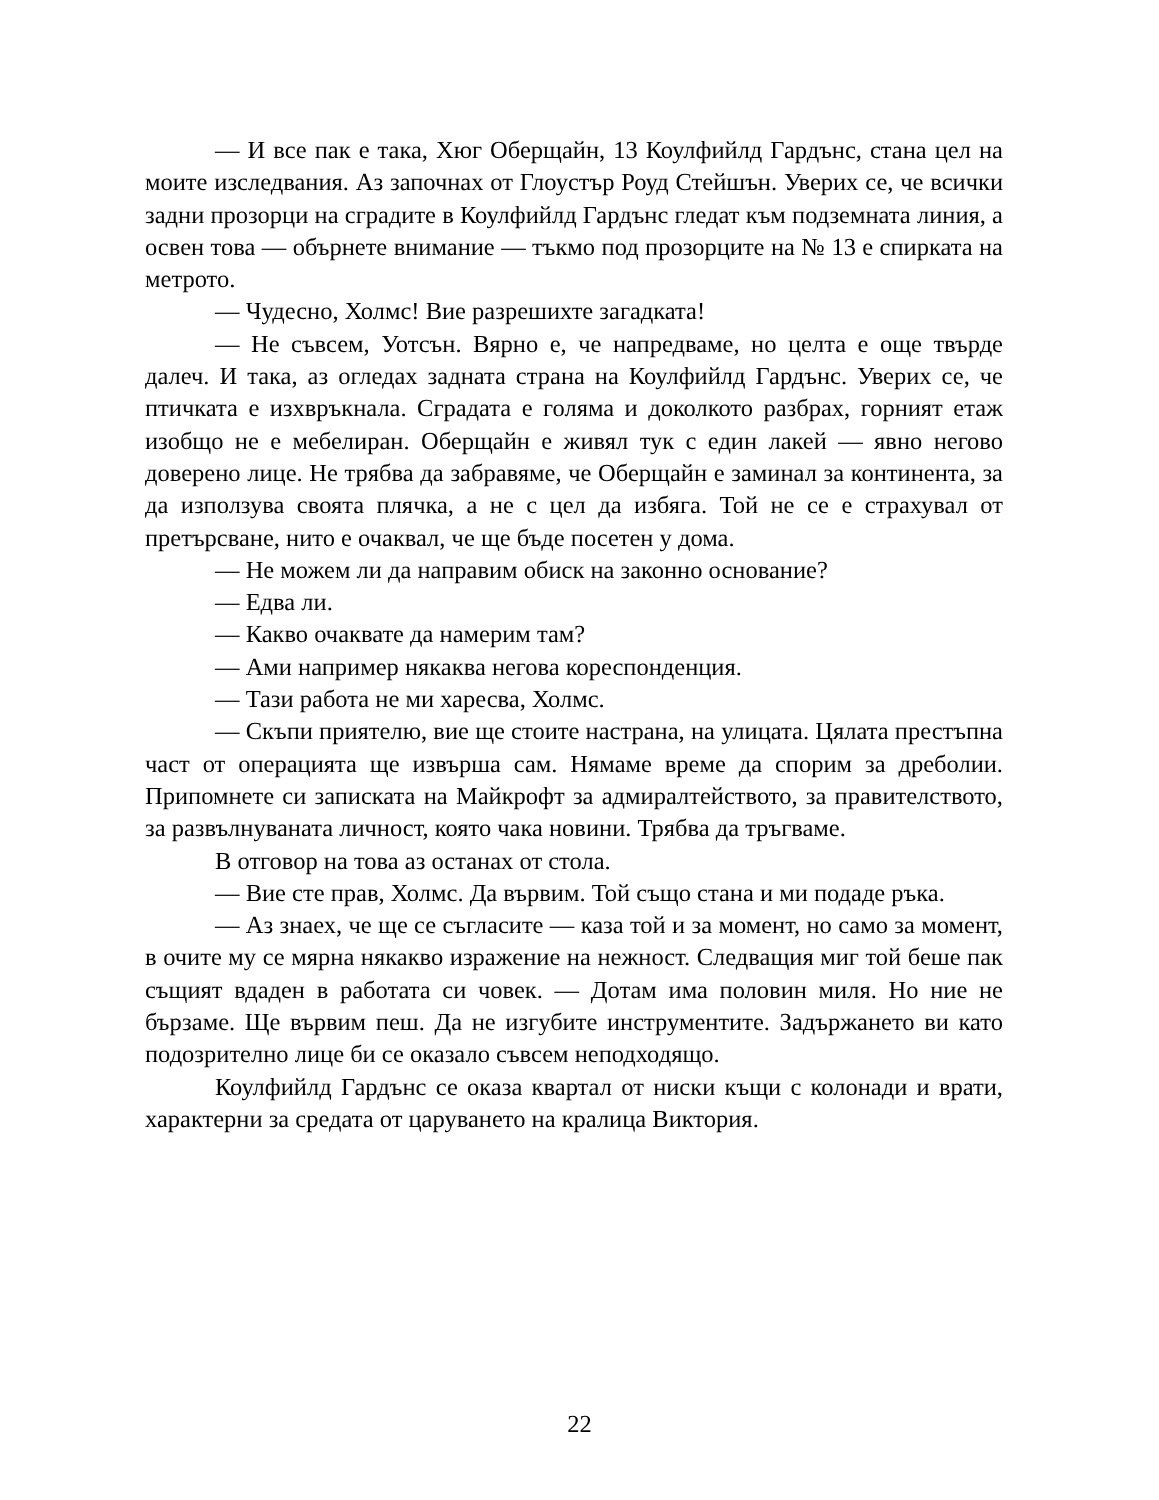— И все пак е така, Хюг Оберщайн, 13 Коулфийлд Гардънс, стана цел на моите изследвания. Аз започнах от Глоустър Роуд Стейшън. Уверих се, че всички задни прозорци на сградите в Коулфийлд Гардънс гледат към подземната линия, а освен това — обърнете внимание — тъкмо под прозорците на № 13 е спирката на метрото.
— Чудесно, Холмс! Вие разрешихте загадката!
— Не съвсем, Уотсън. Вярно е, че напредваме, но целта е още твърде далеч. И така, аз огледах задната страна на Коулфийлд Гардънс. Уверих се, че птичката е изхвръкнала. Сградата е голяма и доколкото разбрах, горният етаж изобщо не е мебелиран. Оберщайн е живял тук с един лакей — явно негово доверено лице. Не трябва да забравяме, че Оберщайн е заминал за континента, за да използува своята плячка, а не с цел да избяга. Той не се е страхувал от претърсване, нито е очаквал, че ще бъде посетен у дома.
— Не можем ли да направим обиск на законно основание?
— Едва ли.
— Какво очаквате да намерим там?
— Ами например някаква негова кореспонденция.
— Тази работа не ми харесва, Холмс.
— Скъпи приятелю, вие ще стоите настрана, на улицата. Цялата престъпна част от операцията ще извърша сам. Нямаме време да спорим за дреболии. Припомнете си записката на Майкрофт за адмиралтейството, за правителството, за развълнуваната личност, която чака новини. Трябва да тръгваме.
В отговор на това аз останах от стола.
— Вие сте прав, Холмс. Да вървим. Той също стана и ми подаде ръка.
— Аз знаех, че ще се съгласите — каза той и за момент, но само за момент, в очите му се мярна някакво изражение на нежност. Следващия миг той беше пак същият вдаден в работата си човек. — Дотам има половин миля. Но ние не бързаме. Ще вървим пеш. Да не изгубите инструментите. Задържането ви като подозрително лице би се оказало съвсем неподходящо.
Коулфийлд Гардънс се оказа квартал от ниски къщи с колонади и врати, характерни за средата от царуването на кралица Виктория.
22